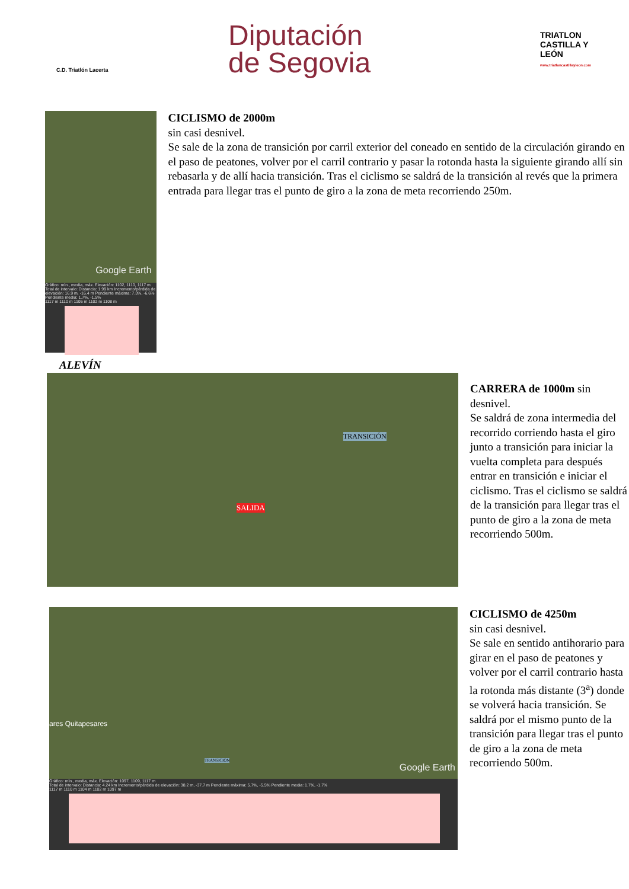C.D. Triatlón Lacerta
Diputación
de Segovia
TRIATLON CASTILLA Y LEÓN
www.triatloncastillayleon.com
Google Earth
Gráfico: mín., media, máx. Elevación: 1102, 1110, 1117 m
Total de intervalo: Distancia: 1.99 km Incremento/pérdida de elevación: 16.9 m, -16.4 m Pendiente máxima: 7.3%, -6.6% Pendiente media: 1.7%, -1.5%
1117 m 1110 m 1105 m 1102 m 1108 m
CICLISMO de 2000m
sin casi desnivel.
Se sale de la zona de transición por carril exterior del coneado en sentido de la circulación girando en el paso de peatones, volver por el carril contrario y pasar la rotonda hasta la siguiente girando allí sin rebasarla y de allí hacia transición. Tras el ciclismo se saldrá de la transición al revés que la primera entrada para llegar tras el punto de giro a la zona de meta recorriendo 250m.
ALEVÍN
TRANSICIÓN
SALIDA
CARRERA de 1000m sin desnivel.
Se saldrá de zona intermedia del recorrido corriendo hasta el giro junto a transición para iniciar la vuelta completa para después entrar en transición e iniciar el ciclismo. Tras el ciclismo se saldrá de la transición para llegar tras el punto de giro a la zona de meta recorriendo 500m.
ares Quitapesares
TRANSICION
Google Earth
Gráfico: mín., media, máx. Elevación: 1097, 1109, 1117 m
Total de intervalo: Distancia: 4.24 km Incremento/pérdida de elevación: 38.2 m, -37.7 m Pendiente máxima: 5.7%, -5.5% Pendiente media: 1.7%, -1.7%
1117 m 1110 m 1104 m 1102 m 1097 m
CICLISMO de 4250m
sin casi desnivel.
Se sale en sentido antihorario para girar en el paso de peatones y volver por el carril contrario hasta la rotonda más distante (3<sup>a</sup>) donde se volverá hacia transición. Se saldrá por el mismo punto de la transición para llegar tras el punto de giro a la zona de meta recorriendo 500m.